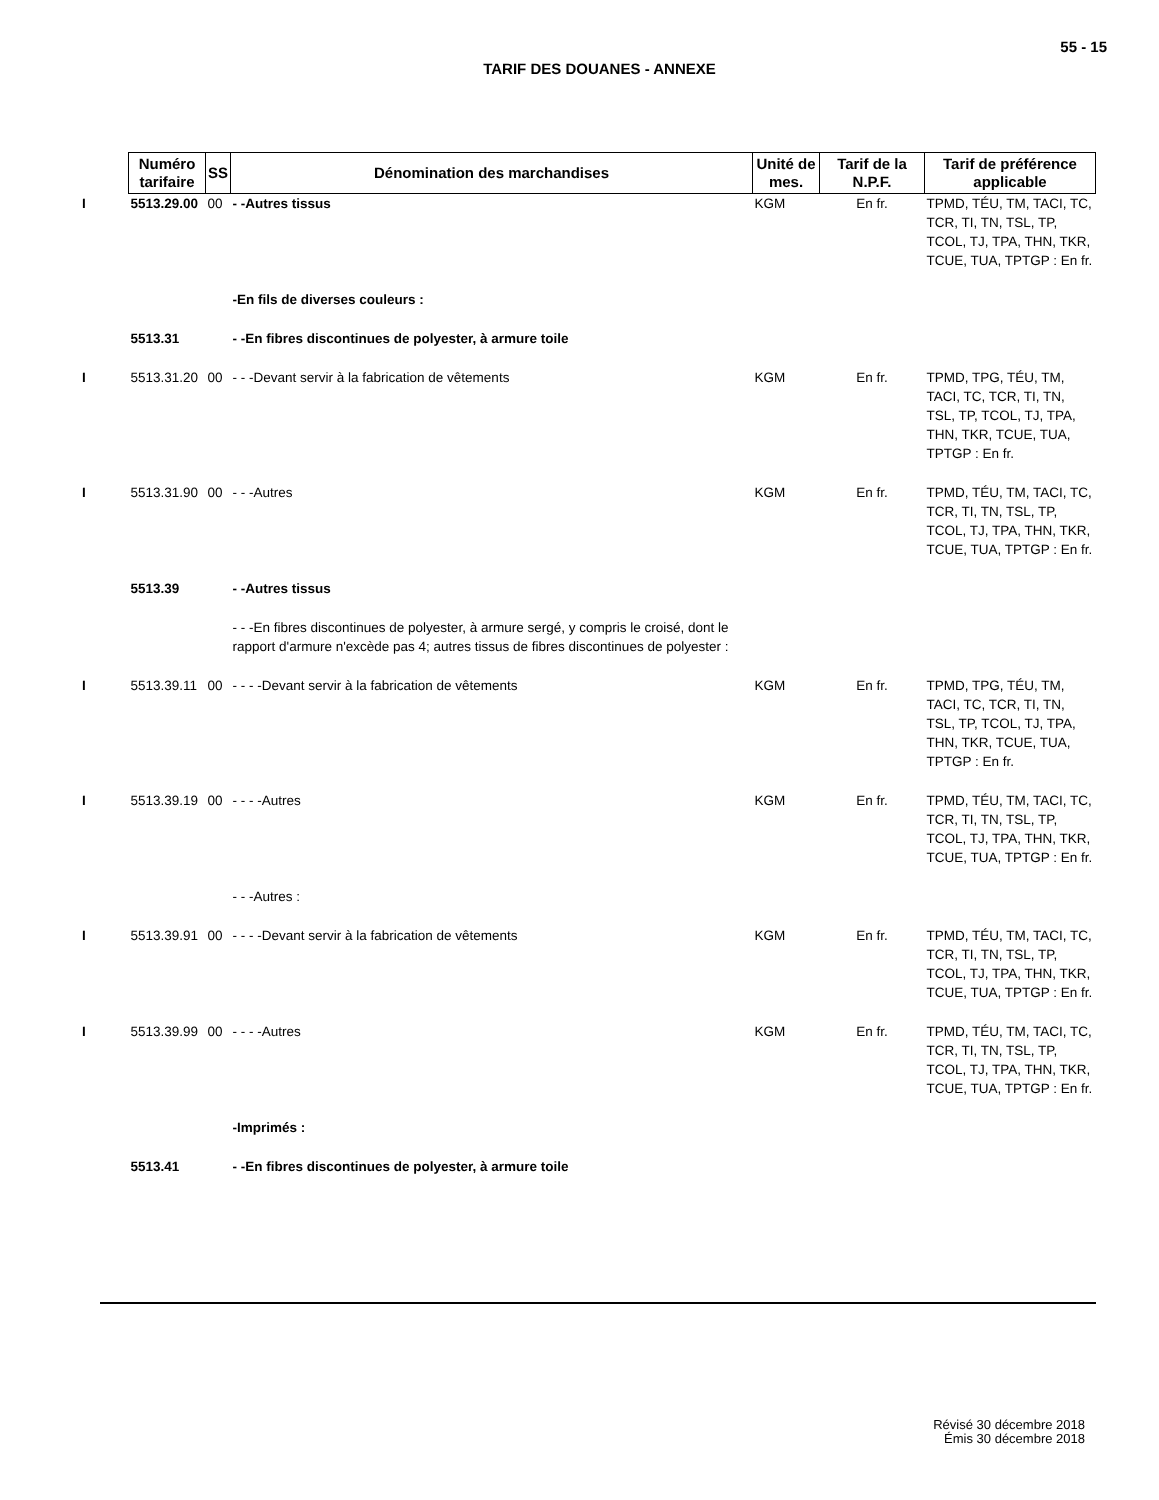55 - 15
TARIF DES DOUANES - ANNEXE
| | Numéro tarifaire | SS | Dénomination des marchandises | Unité de mes. | Tarif de la N.P.F. | Tarif de préférence applicable |
| --- | --- | --- | --- | --- | --- | --- |
| I | 5513.29.00 | 00 | - -Autres tissus | KGM | En fr. | TPMD, TÉU, TM, TACI, TC, TCR, TI, TN, TSL, TP, TCOL, TJ, TPA, THN, TKR, TCUE, TUA, TPTGP : En fr. |
| | | | -En fils de diverses couleurs : | | | |
| | 5513.31 | | - -En fibres discontinues de polyester, à armure toile | | | |
| I | 5513.31.20 | 00 | - - -Devant servir à la fabrication de vêtements | KGM | En fr. | TPMD, TPG, TÉU, TM, TACI, TC, TCR, TI, TN, TSL, TP, TCOL, TJ, TPA, THN, TKR, TCUE, TUA, TPTGP : En fr. |
| I | 5513.31.90 | 00 | - - -Autres | KGM | En fr. | TPMD, TÉU, TM, TACI, TC, TCR, TI, TN, TSL, TP, TCOL, TJ, TPA, THN, TKR, TCUE, TUA, TPTGP : En fr. |
| | 5513.39 | | - -Autres tissus | | | |
| | | | - - -En fibres discontinues de polyester, à armure sergé, y compris le croisé, dont le rapport d'armure n'excède pas 4; autres tissus de fibres discontinues de polyester : | | | |
| I | 5513.39.11 | 00 | - - - -Devant servir à la fabrication de vêtements | KGM | En fr. | TPMD, TPG, TÉU, TM, TACI, TC, TCR, TI, TN, TSL, TP, TCOL, TJ, TPA, THN, TKR, TCUE, TUA, TPTGP : En fr. |
| I | 5513.39.19 | 00 | - - - -Autres | KGM | En fr. | TPMD, TÉU, TM, TACI, TC, TCR, TI, TN, TSL, TP, TCOL, TJ, TPA, THN, TKR, TCUE, TUA, TPTGP : En fr. |
| | | | - - -Autres : | | | |
| I | 5513.39.91 | 00 | - - - -Devant servir à la fabrication de vêtements | KGM | En fr. | TPMD, TÉU, TM, TACI, TC, TCR, TI, TN, TSL, TP, TCOL, TJ, TPA, THN, TKR, TCUE, TUA, TPTGP : En fr. |
| I | 5513.39.99 | 00 | - - - -Autres | KGM | En fr. | TPMD, TÉU, TM, TACI, TC, TCR, TI, TN, TSL, TP, TCOL, TJ, TPA, THN, TKR, TCUE, TUA, TPTGP : En fr. |
| | | | -Imprimés : | | | |
| | 5513.41 | | - -En fibres discontinues de polyester, à armure toile | | | |
Révisé 30 décembre 2018
Émis 30 décembre 2018